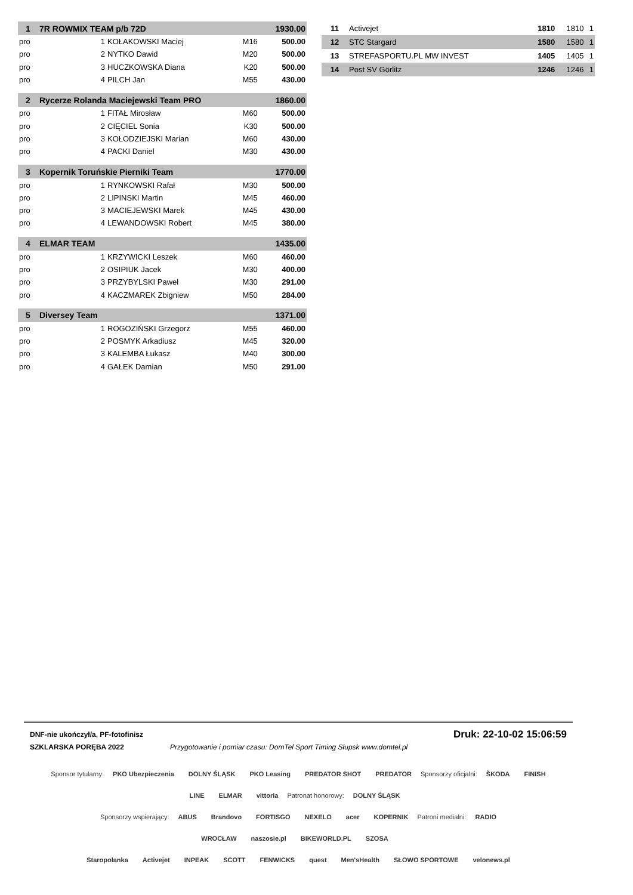| 1 | 7R ROWMIX TEAM p/b 72D | | | | 1930.00 |
| pro | 1 | KOŁAKOWSKI Maciej | M16 | 500.00 | |
| pro | 2 | NYTKO Dawid | M20 | 500.00 | |
| pro | 3 | HUCZKOWSKA Diana | K20 | 500.00 | |
| pro | 4 | PILCH Jan | M55 | 430.00 | |
| 2 | Rycerze Rolanda Maciejewski Team PRO | | | | 1860.00 |
| pro | 1 | FITAŁ Mirosław | M60 | 500.00 | |
| pro | 2 | CIĘCIEL Sonia | K30 | 500.00 | |
| pro | 3 | KOŁODZIEJSKI Marian | M60 | 430.00 | |
| pro | 4 | PACKI Daniel | M30 | 430.00 | |
| 3 | Kopernik Toruńskie Pierniki Team | | | | 1770.00 |
| pro | 1 | RYNKOWSKI Rafał | M30 | 500.00 | |
| pro | 2 | LIPINSKI Martin | M45 | 460.00 | |
| pro | 3 | MACIEJEWSKI Marek | M45 | 430.00 | |
| pro | 4 | LEWANDOWSKI Robert | M45 | 380.00 | |
| 4 | ELMAR TEAM | | | | 1435.00 |
| pro | 1 | KRZYWICKI Leszek | M60 | 460.00 | |
| pro | 2 | OSIPIUK Jacek | M30 | 400.00 | |
| pro | 3 | PRZYBYLSKI Paweł | M30 | 291.00 | |
| pro | 4 | KACZMAREK Zbigniew | M50 | 284.00 | |
| 5 | Diversey Team | | | | 1371.00 |
| pro | 1 | ROGOZIŃSKI Grzegorz | M55 | 460.00 | |
| pro | 2 | POSMYK Arkadiusz | M45 | 320.00 | |
| pro | 3 | KALEMBA Łukasz | M40 | 300.00 | |
| pro | 4 | GAŁEK Damian | M50 | 291.00 | |
| 11 | Activejet | 1810 | 1810 | 1 |
| 12 | STC Stargard | 1580 | 1580 | 1 |
| 13 | STREFASPORTU.PL MW INVEST | 1405 | 1405 | 1 |
| 14 | Post SV Görlitz | 1246 | 1246 | 1 |
DNF-nie ukończył/a, PF-fotofinisz Druk: 22-10-02 15:06:59
SZKLARSKA PORĘBA 2022 Przygotowanie i pomiar czasu: DomTel Sport Timing Słupsk www.domtel.pl
Sponsor tytularny: PKO Ubezpieczenia DOLNY ŚLĄSK PKO Leasing PREDATOR SHOT PREDATOR Sponsorzy oficjalni: ŠKODA FINISH LINE ELMAR vittoria Patronat honorowy: DOLNY ŚLĄSK
Sponsorzy wspierający: ABUS Brandovo FORTISGO NEXELO acer KOPERNIK Patroni medialni: RADIO WROCŁAW naszosie.pl BIKEWORLD.PL SZOSA
Staropolanka Activejet INPEAK SCOTT FENWICKS quest Men'sHealth SŁOWO SPORTOWE velonews.pl